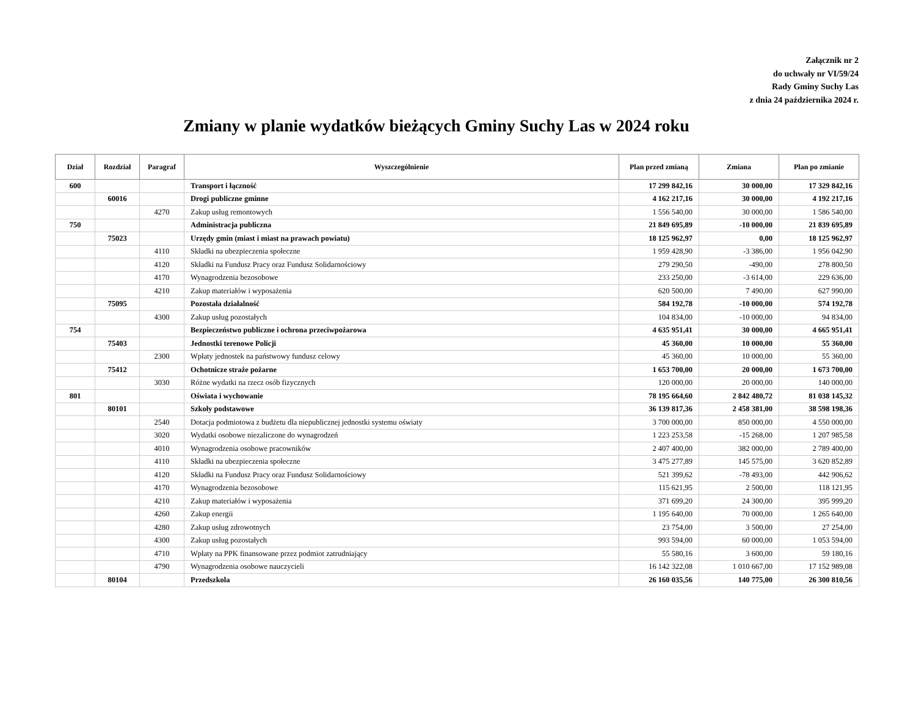Załącznik nr 2
do uchwały nr VI/59/24
Rady Gminy Suchy Las
z dnia 24 października 2024 r.
Zmiany w planie wydatków bieżących Gminy Suchy Las w 2024 roku
| Dział | Rozdział | Paragraf | Wyszczególnienie | Plan przed zmianą | Zmiana | Plan po zmianie |
| --- | --- | --- | --- | --- | --- | --- |
| 600 | | | Transport i łączność | 17 299 842,16 | 30 000,00 | 17 329 842,16 |
| | 60016 | | Drogi publiczne gminne | 4 162 217,16 | 30 000,00 | 4 192 217,16 |
| | | 4270 | Zakup usług remontowych | 1 556 540,00 | 30 000,00 | 1 586 540,00 |
| 750 | | | Administracja publiczna | 21 849 695,89 | -10 000,00 | 21 839 695,89 |
| | 75023 | | Urzędy gmin (miast i miast na prawach powiatu) | 18 125 962,97 | 0,00 | 18 125 962,97 |
| | | 4110 | Składki na ubezpieczenia społeczne | 1 959 428,90 | -3 386,00 | 1 956 042,90 |
| | | 4120 | Składki na Fundusz Pracy oraz Fundusz Solidarnościowy | 279 290,50 | -490,00 | 278 800,50 |
| | | 4170 | Wynagrodzenia bezosobowe | 233 250,00 | -3 614,00 | 229 636,00 |
| | | 4210 | Zakup materiałów i wyposażenia | 620 500,00 | 7 490,00 | 627 990,00 |
| | 75095 | | Pozostała działalność | 584 192,78 | -10 000,00 | 574 192,78 |
| | | 4300 | Zakup usług pozostałych | 104 834,00 | -10 000,00 | 94 834,00 |
| 754 | | | Bezpieczeństwo publiczne i ochrona przeciwpożarowa | 4 635 951,41 | 30 000,00 | 4 665 951,41 |
| | 75403 | | Jednostki terenowe Policji | 45 360,00 | 10 000,00 | 55 360,00 |
| | | 2300 | Wpłaty jednostek na państwowy fundusz celowy | 45 360,00 | 10 000,00 | 55 360,00 |
| | 75412 | | Ochotnicze straże pożarne | 1 653 700,00 | 20 000,00 | 1 673 700,00 |
| | | 3030 | Różne wydatki na rzecz osób fizycznych | 120 000,00 | 20 000,00 | 140 000,00 |
| 801 | | | Oświata i wychowanie | 78 195 664,60 | 2 842 480,72 | 81 038 145,32 |
| | 80101 | | Szkoły podstawowe | 36 139 817,36 | 2 458 381,00 | 38 598 198,36 |
| | | 2540 | Dotacja podmiotowa z budżetu dla niepublicznej jednostki systemu oświaty | 3 700 000,00 | 850 000,00 | 4 550 000,00 |
| | | 3020 | Wydatki osobowe niezaliczone do wynagrodzeń | 1 223 253,58 | -15 268,00 | 1 207 985,58 |
| | | 4010 | Wynagrodzenia osobowe pracowników | 2 407 400,00 | 382 000,00 | 2 789 400,00 |
| | | 4110 | Składki na ubezpieczenia społeczne | 3 475 277,89 | 145 575,00 | 3 620 852,89 |
| | | 4120 | Składki na Fundusz Pracy oraz Fundusz Solidarnościowy | 521 399,62 | -78 493,00 | 442 906,62 |
| | | 4170 | Wynagrodzenia bezosobowe | 115 621,95 | 2 500,00 | 118 121,95 |
| | | 4210 | Zakup materiałów i wyposażenia | 371 699,20 | 24 300,00 | 395 999,20 |
| | | 4260 | Zakup energii | 1 195 640,00 | 70 000,00 | 1 265 640,00 |
| | | 4280 | Zakup usług zdrowotnych | 23 754,00 | 3 500,00 | 27 254,00 |
| | | 4300 | Zakup usług pozostałych | 993 594,00 | 60 000,00 | 1 053 594,00 |
| | | 4710 | Wpłaty na PPK finansowane przez podmiot zatrudniający | 55 580,16 | 3 600,00 | 59 180,16 |
| | | 4790 | Wynagrodzenia osobowe nauczycieli | 16 142 322,08 | 1 010 667,00 | 17 152 989,08 |
| | 80104 | | Przedszkola | 26 160 035,56 | 140 775,00 | 26 300 810,56 |